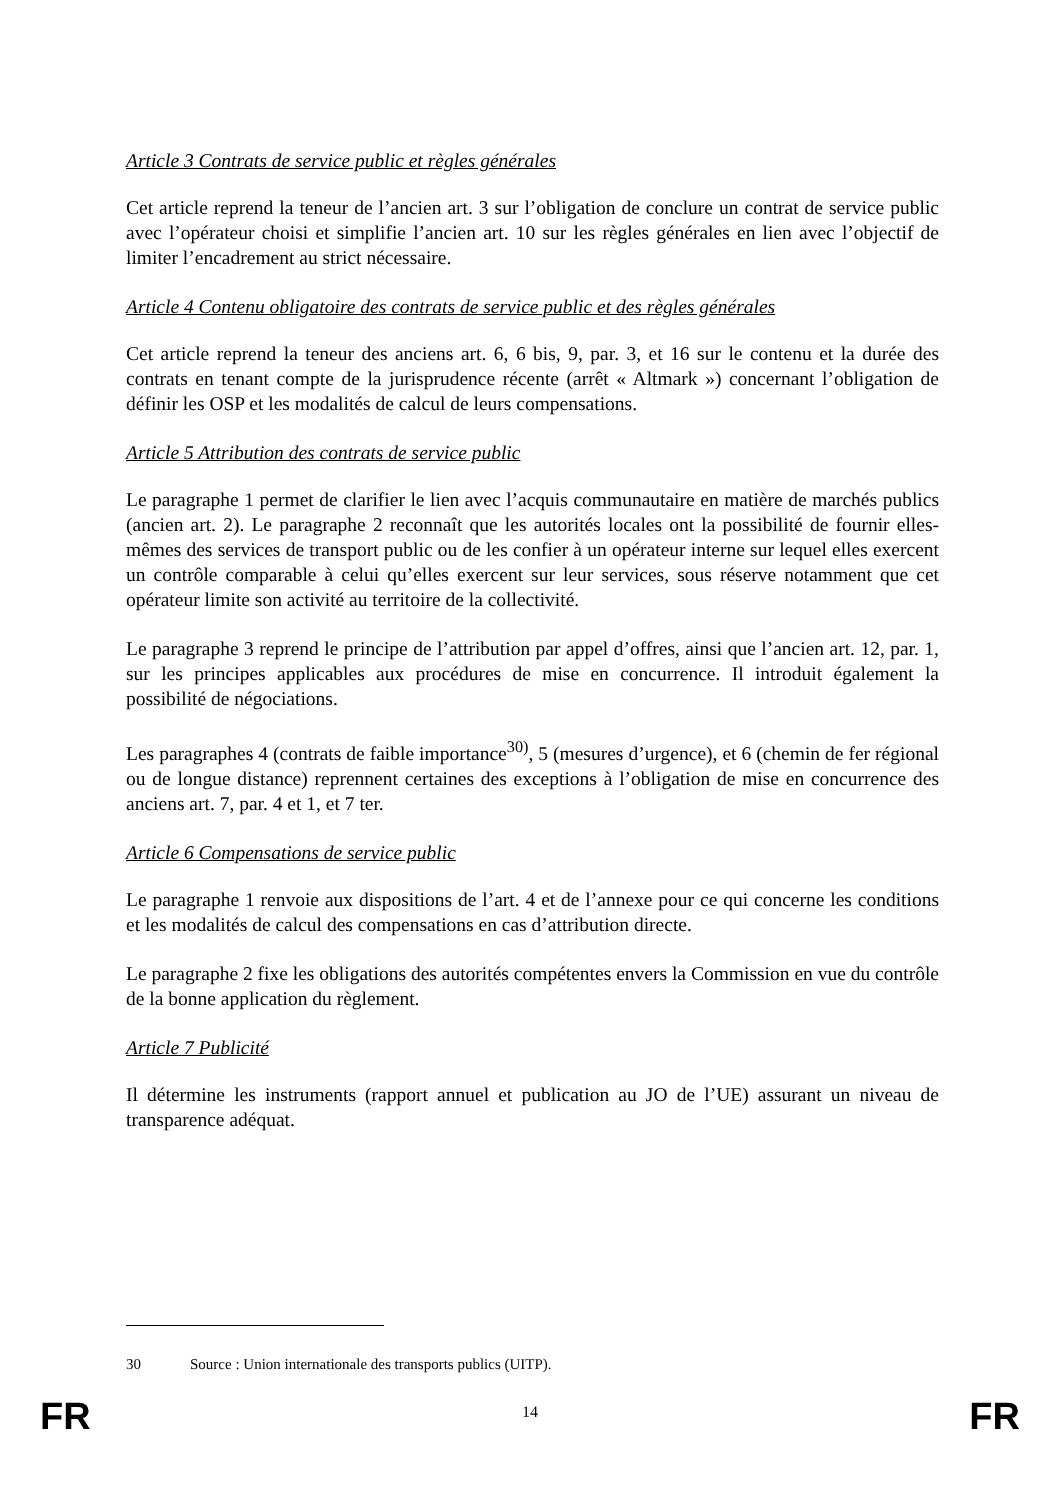Article 3 Contrats de service public et règles générales
Cet article reprend la teneur de l’ancien art. 3 sur l’obligation de conclure un contrat de service public avec l’opérateur choisi et simplifie l’ancien art. 10 sur les règles générales en lien avec l’objectif de limiter l’encadrement au strict nécessaire.
Article 4 Contenu obligatoire des contrats de service public et des règles générales
Cet article reprend la teneur des anciens art. 6, 6 bis, 9, par. 3, et 16 sur le contenu et la durée des contrats en tenant compte de la jurisprudence récente (arrêt « Altmark ») concernant l’obligation de définir les OSP et les modalités de calcul de leurs compensations.
Article 5 Attribution des contrats de service public
Le paragraphe 1 permet de clarifier le lien avec l’acquis communautaire en matière de marchés publics (ancien art. 2). Le paragraphe 2 reconnaît que les autorités locales ont la possibilité de fournir elles-mêmes des services de transport public ou de les confier à un opérateur interne sur lequel elles exercent un contrôle comparable à celui qu’elles exercent sur leur services, sous réserve notamment que cet opérateur limite son activité au territoire de la collectivité.
Le paragraphe 3 reprend le principe de l’attribution par appel d’offres, ainsi que l’ancien art. 12, par. 1, sur les principes applicables aux procédures de mise en concurrence. Il introduit également la possibilité de négociations.
Les paragraphes 4 (contrats de faible importance<sup>30)</sup>, 5 (mesures d’urgence), et 6 (chemin de fer régional ou de longue distance) reprennent certaines des exceptions à l’obligation de mise en concurrence des anciens art. 7, par. 4 et 1, et 7 ter.
Article 6 Compensations de service public
Le paragraphe 1 renvoie aux dispositions de l’art. 4 et de l’annexe pour ce qui concerne les conditions et les modalités de calcul des compensations en cas d’attribution directe.
Le paragraphe 2 fixe les obligations des autorités compétentes envers la Commission en vue du contrôle de la bonne application du règlement.
Article 7 Publicité
Il détermine les instruments (rapport annuel et publication au JO de l’UE) assurant un niveau de transparence adéquat.
30 Source : Union internationale des transports publics (UITP).
FR
14
FR